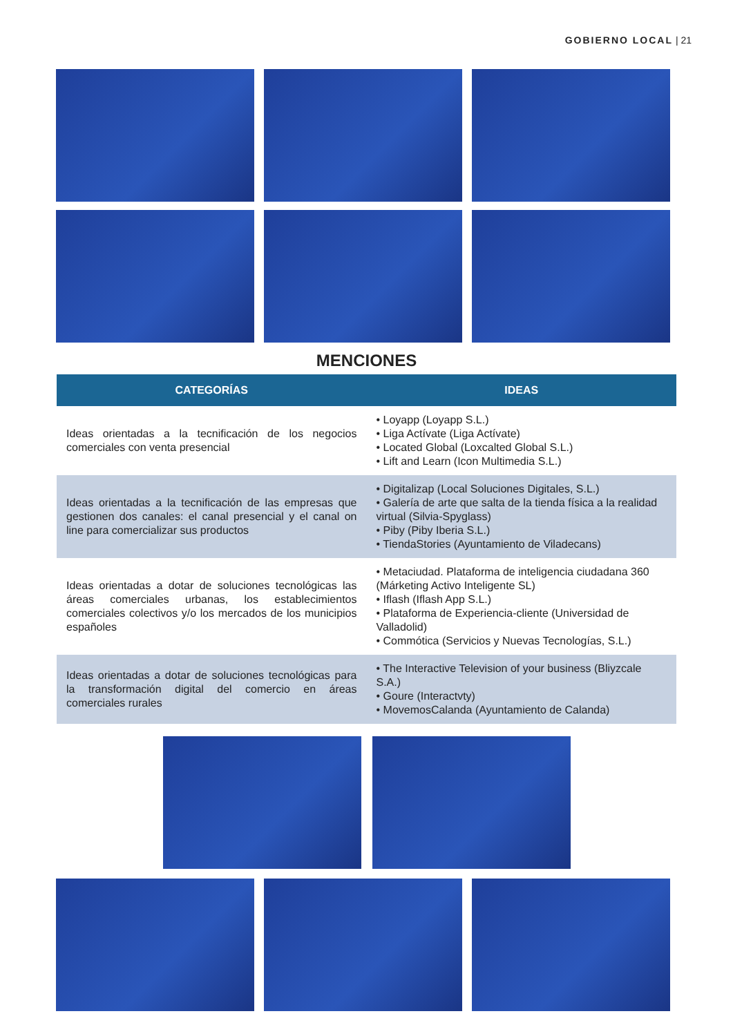GOBIERNO LOCAL | 21
MENCIONES
| CATEGORÍAS | IDEAS |
| --- | --- |
| Ideas orientadas a la tecnificación de los negocios comerciales con venta presencial | • Loyapp (Loyapp S.L.) • Liga Actívate (Liga Actívate) • Located Global (Loxcalted Global S.L.) • Lift and Learn (Icon Multimedia S.L.) |
| Ideas orientadas a la tecnificación de las empresas que gestionen dos canales: el canal presencial y el canal on line para comercializar sus productos | • Digitalizap (Local Soluciones Digitales, S.L.) • Galería de arte que salta de la tienda física a la realidad virtual (Silvia-Spyglass) • Piby (Piby Iberia S.L.) • TiendaStories (Ayuntamiento de Viladecans) |
| Ideas orientadas a dotar de soluciones tecnológicas las áreas comerciales urbanas, los establecimientos comerciales colectivos y/o los mercados de los municipios españoles | • Metaciudad. Plataforma de inteligencia ciudadana 360 (Márketing Activo Inteligente SL) • Iflash (Iflash App S.L.) • Plataforma de Experiencia-cliente (Universidad de Valladolid) • Commótica (Servicios y Nuevas Tecnologías, S.L.) |
| Ideas orientadas a dotar de soluciones tecnológicas para la transformación digital del comercio en áreas comerciales rurales | • The Interactive Television of your business (Bliyzcale S.A.) • Goure (Interactvty) • MovemosCalanda (Ayuntamiento de Calanda) |